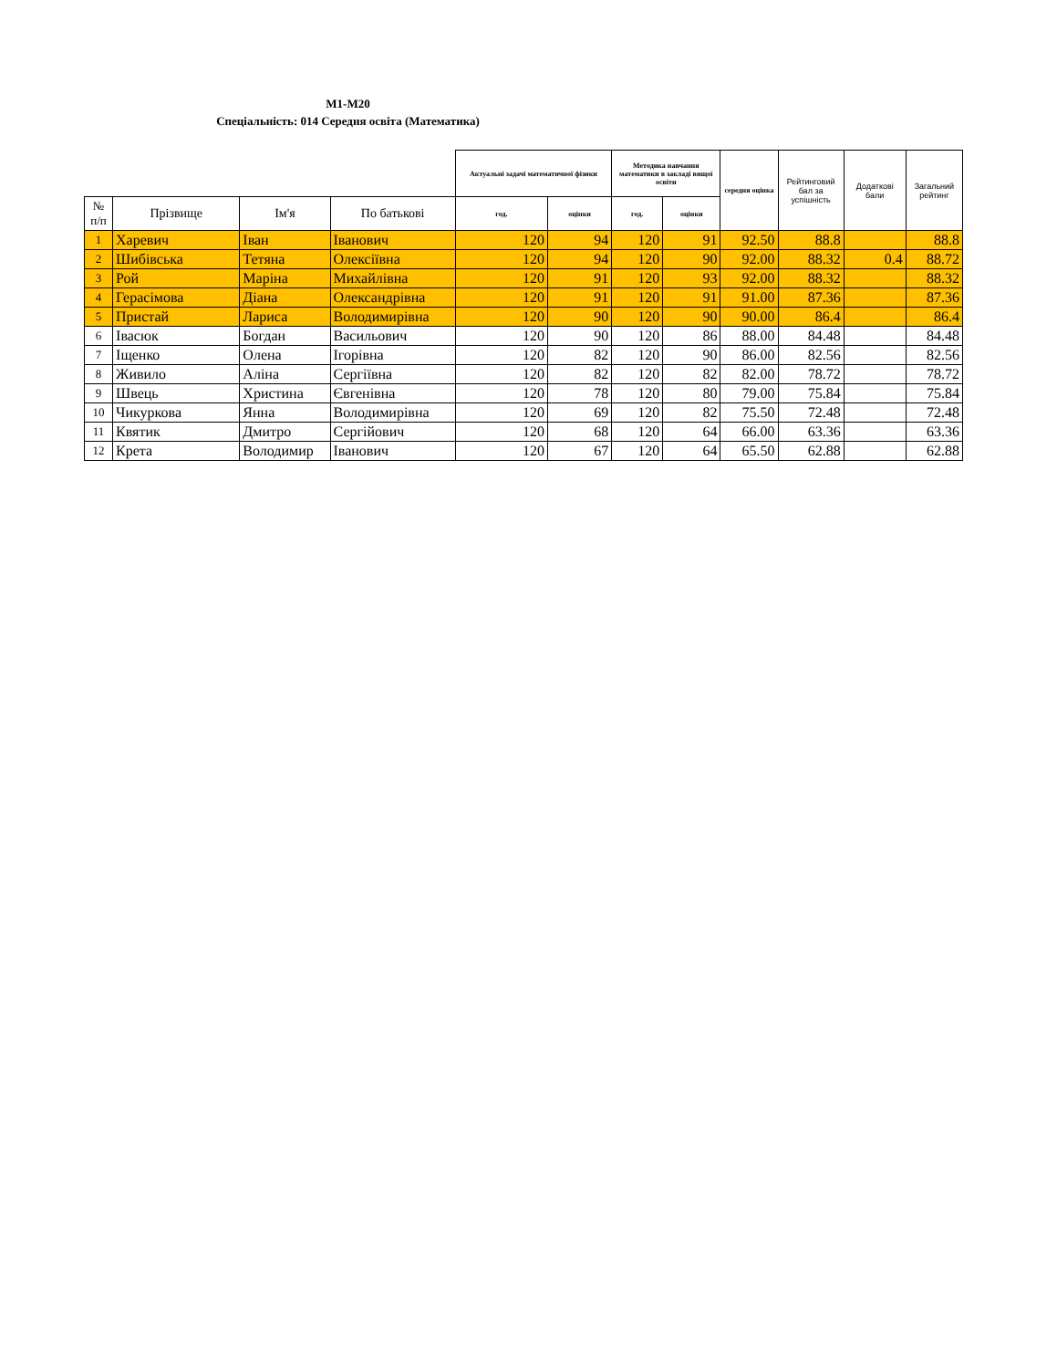М1-М20
Спеціальність: 014 Середня освіта (Математика)
| | | | | Актуальні задачі математичної фізики | | Методика навчання математики в закладі вищої освіти | | середня оцінка | Рейтинговий бал за успішність | Додаткові бали | Загальний рейтинг |
| --- | --- | --- | --- | --- | --- | --- | --- | --- | --- | --- | --- |
| № п/п | Прізвище | Ім'я | По батькові | год. | оцінки | год. | оцінки | | | | |
| 1 | Харевич | Іван | Іванович | 120 | 94 | 120 | 91 | 92.50 | 88.8 | | 88.8 |
| 2 | Шибівська | Тетяна | Олексіївна | 120 | 94 | 120 | 90 | 92.00 | 88.32 | 0.4 | 88.72 |
| 3 | Рой | Маріна | Михайлівна | 120 | 91 | 120 | 93 | 92.00 | 88.32 | | 88.32 |
| 4 | Герасімова | Діана | Олександрівна | 120 | 91 | 120 | 91 | 91.00 | 87.36 | | 87.36 |
| 5 | Пристай | Лариса | Володимирівна | 120 | 90 | 120 | 90 | 90.00 | 86.4 | | 86.4 |
| 6 | Івасюк | Богдан | Васильович | 120 | 90 | 120 | 86 | 88.00 | 84.48 | | 84.48 |
| 7 | Іщенко | Олена | Ігорівна | 120 | 82 | 120 | 90 | 86.00 | 82.56 | | 82.56 |
| 8 | Живило | Аліна | Сергіївна | 120 | 82 | 120 | 82 | 82.00 | 78.72 | | 78.72 |
| 9 | Швець | Христина | Євгенівна | 120 | 78 | 120 | 80 | 79.00 | 75.84 | | 75.84 |
| 10 | Чикуркова | Янна | Володимирівна | 120 | 69 | 120 | 82 | 75.50 | 72.48 | | 72.48 |
| 11 | Квятик | Дмитро | Сергійович | 120 | 68 | 120 | 64 | 66.00 | 63.36 | | 63.36 |
| 12 | Крета | Володимир | Іванович | 120 | 67 | 120 | 64 | 65.50 | 62.88 | | 62.88 |